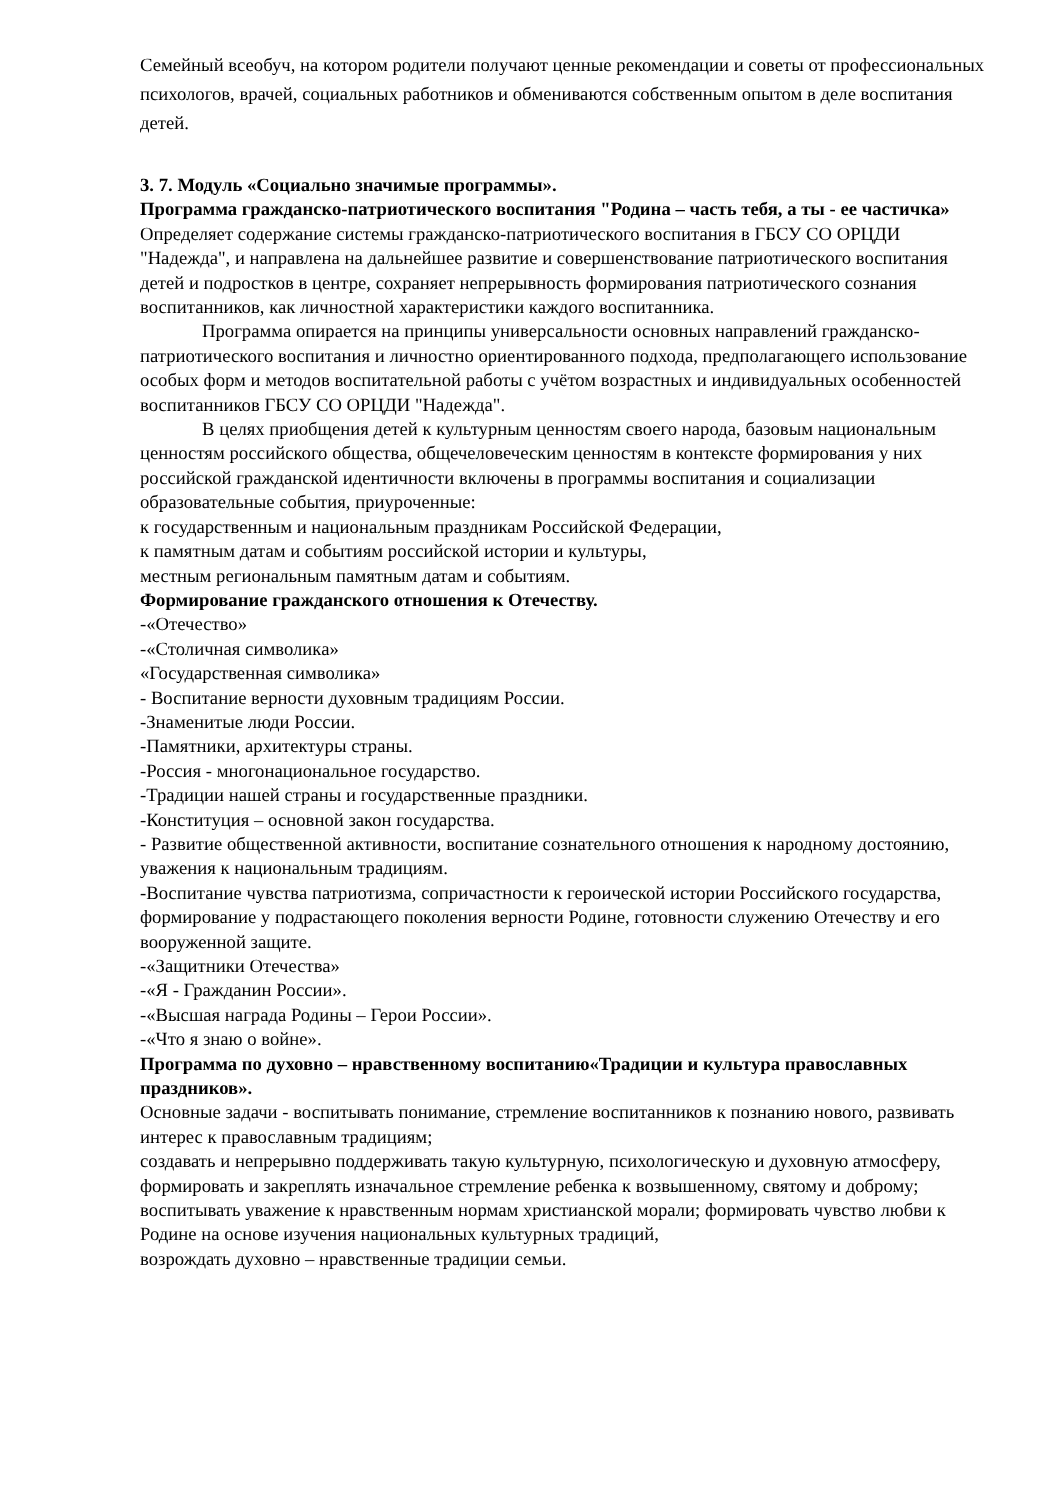Семейный всеобуч, на котором родители получают ценные рекомендации и советы от профессиональных психологов, врачей, социальных работников и обмениваются собственным опытом в деле воспитания детей.
3. 7. Модуль «Социально значимые программы».
Программа гражданско-патриотического воспитания "Родина – часть тебя, а ты - ее частичка»
Определяет содержание системы гражданско-патриотического воспитания в ГБСУ СО ОРЦДИ "Надежда", и направлена на дальнейшее развитие и совершенствование патриотического воспитания детей и подростков в центре, сохраняет непрерывность формирования патриотического сознания воспитанников, как личностной характеристики каждого воспитанника.
Программа опирается на принципы универсальности основных направлений гражданско-патриотического воспитания и личностно ориентированного подхода, предполагающего использование особых форм и методов воспитательной работы с учётом возрастных и индивидуальных особенностей воспитанников ГБСУ СО ОРЦДИ "Надежда".
В целях приобщения детей к культурным ценностям своего народа, базовым национальным ценностям российского общества, общечеловеческим ценностям в контексте формирования у них российской гражданской идентичности включены в программы воспитания и социализации образовательные события, приуроченные:
к государственным и национальным праздникам Российской Федерации,
к памятным датам и событиям российской истории и культуры,
местным региональным памятным датам и событиям.
Формирование гражданского отношения к Отечеству.
-«Отечество»
-«Столичная символика»
«Государственная символика»
- Воспитание верности духовным традициям России.
-Знаменитые люди России.
-Памятники, архитектуры страны.
-Россия - многонациональное государство.
-Традиции нашей страны и государственные праздники.
-Конституция – основной закон государства.
- Развитие общественной активности, воспитание сознательного отношения к народному достоянию, уважения к национальным традициям.
-Воспитание чувства патриотизма, сопричастности к героической истории Российского государства, формирование у подрастающего поколения верности Родине, готовности служению Отечеству и его вооруженной защите.
-«Защитники Отечества»
-«Я - Гражданин России».
-«Высшая награда Родины – Герои России».
-«Что я знаю о войне».
Программа по духовно – нравственному воспитанию«Традиции и культура православных праздников».
Основные задачи - воспитывать понимание, стремление воспитанников к познанию нового, развивать интерес к православным традициям;
создавать и непрерывно поддерживать такую культурную, психологическую и духовную атмосферу, формировать и закреплять изначальное стремление ребенка к возвышенному, святому и доброму; воспитывать уважение к нравственным нормам христианской морали; формировать чувство любви к Родине на основе изучения национальных культурных традиций,
возрождать духовно – нравственные традиции семьи.